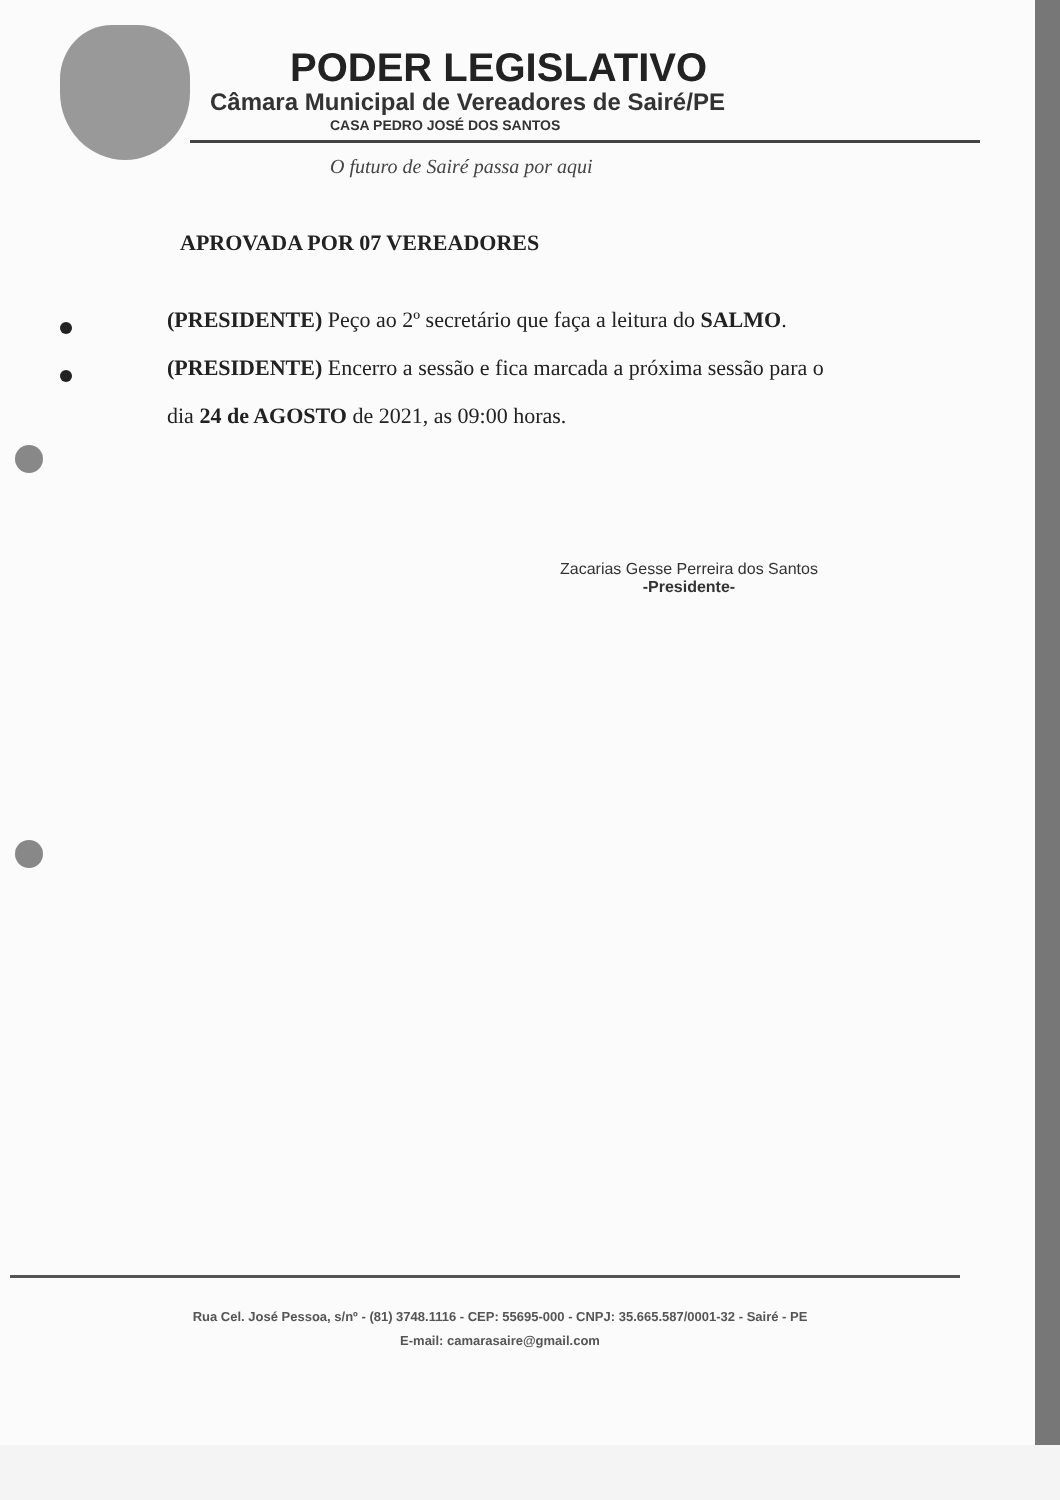PODER LEGISLATIVO
Câmara Municipal de Vereadores de Sairé/PE
CASA PEDRO JOSÉ DOS SANTOS
O futuro de Sairé passa por aqui
APROVADA POR 07 VEREADORES
(PRESIDENTE) Peço ao 2º secretário que faça a leitura do SALMO.
(PRESIDENTE) Encerro a sessão e fica marcada a próxima sessão para o
dia 24 de AGOSTO de 2021, as 09:00 horas.
Zacarias Gesse Perreira dos Santos
-Presidente-
Rua Cel. José Pessoa, s/nº - (81) 3748.1116 - CEP: 55695-000 - CNPJ: 35.665.587/0001-32 - Sairé - PE
E-mail: camarasaire@gmail.com